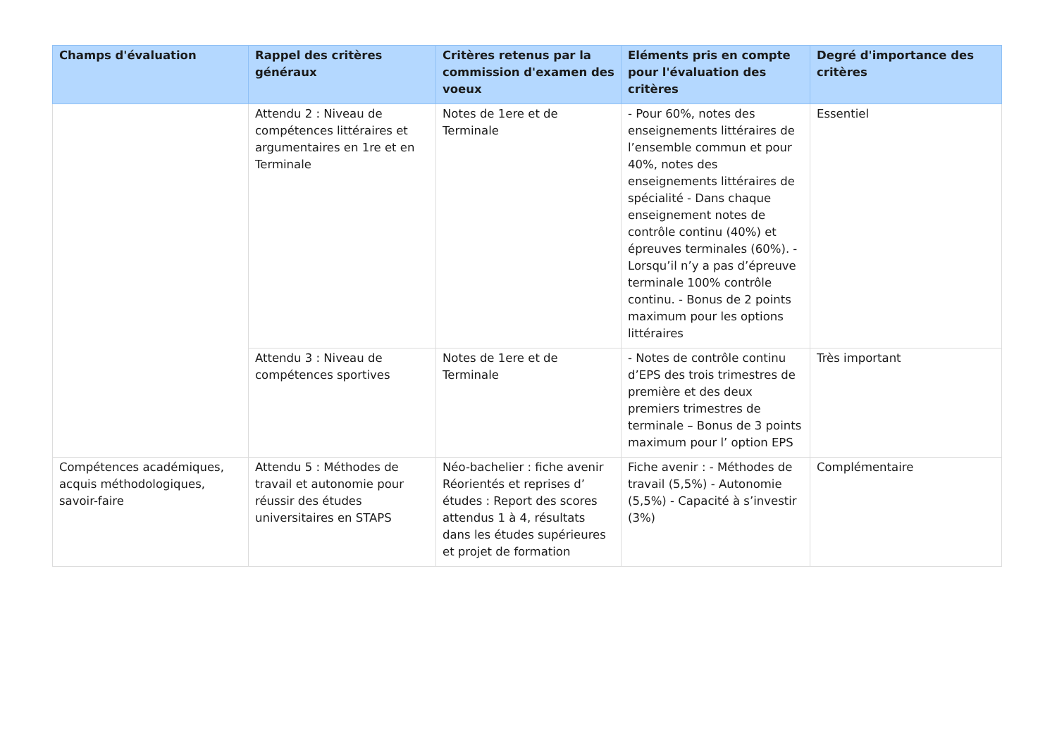| Champs d'évaluation | Rappel des critères généraux | Critères retenus par la commission d'examen des voeux | Eléments pris en compte pour l'évaluation des critères | Degré d'importance des critères |
| --- | --- | --- | --- | --- |
| | Attendu 2 : Niveau de compétences littéraires et argumentaires en 1re et en Terminale | Notes de 1ere et de Terminale | - Pour 60%, notes des enseignements littéraires de l’ensemble commun et pour 40%, notes des enseignements littéraires de spécialité - Dans chaque enseignement notes de contrôle continu (40%) et épreuves terminales (60%). - Lorsqu’il n’y a pas d’épreuve terminale 100% contrôle continu. - Bonus de 2 points maximum pour les options littéraires | Essentiel |
| | Attendu 3 : Niveau de compétences sportives | Notes de 1ere et de Terminale | - Notes de contrôle continu d’EPS des trois trimestres de première et des deux premiers trimestres de terminale – Bonus de 3 points maximum pour l’ option EPS | Très important |
| Compétences académiques, acquis méthodologiques, savoir-faire | Attendu 5 : Méthodes de travail et autonomie pour réussir des études universitaires en STAPS | Néo-bachelier : fiche avenir Réorientés et reprises d’ études : Report des scores attendus 1 à 4, résultats dans les études supérieures et projet de formation | Fiche avenir : - Méthodes de travail (5,5%) - Autonomie (5,5%) - Capacité à s’investir (3%) | Complémentaire |